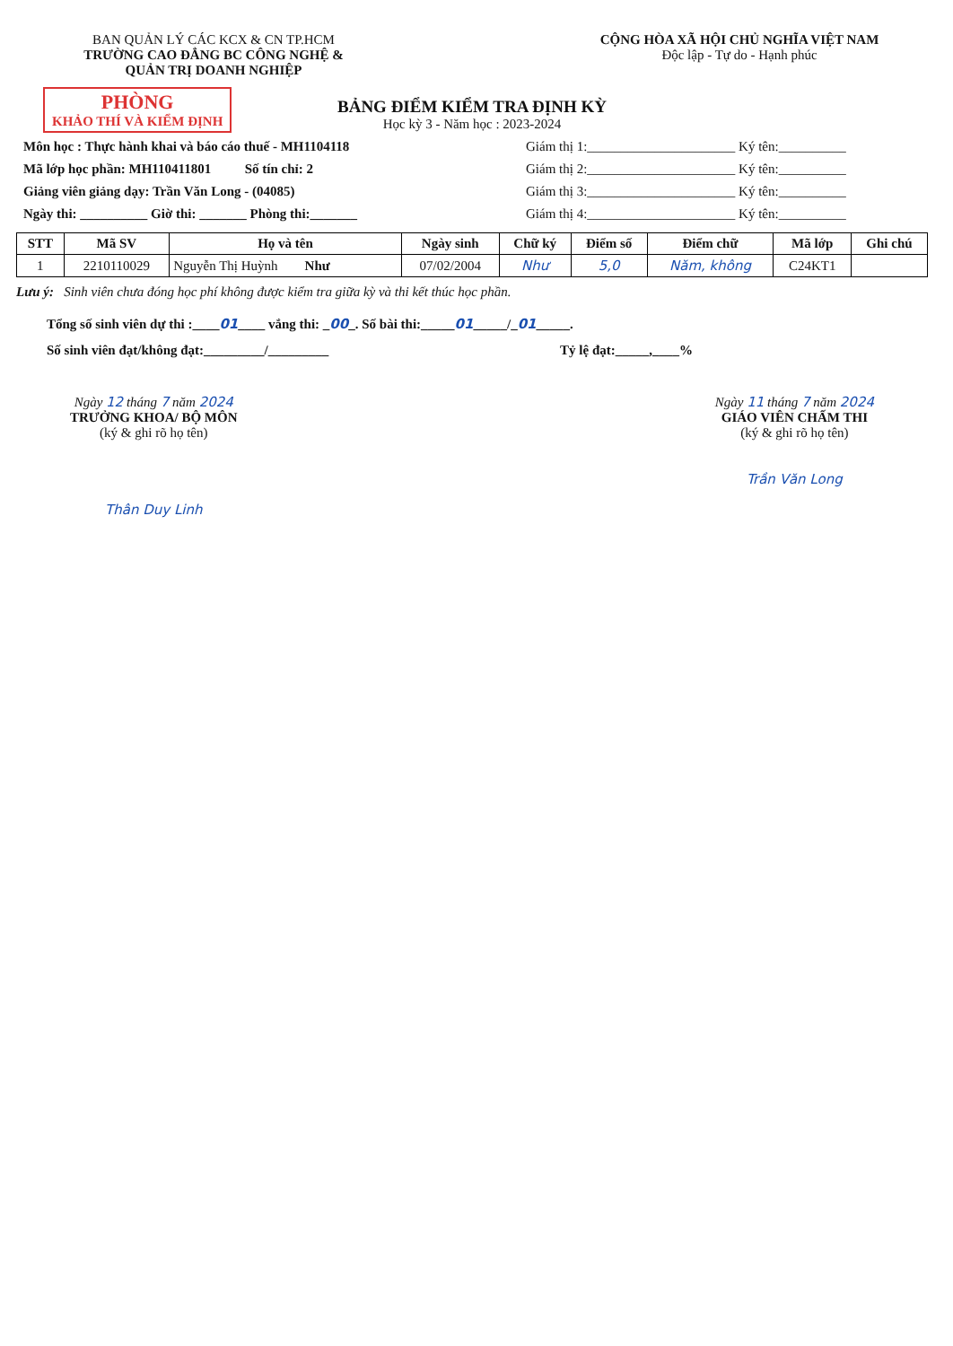BAN QUẢN LÝ CÁC KCX & CN TP.HCM
TRƯỜNG CAO ĐẲNG BC CÔNG NGHỆ &
QUẢN TRỊ DOANH NGHIỆP
CỘNG HÒA XÃ HỘI CHỦ NGHĨA VIỆT NAM
Độc lập - Tự do - Hạnh phúc
PHÒNG
KHẢO THÍ VÀ KIỂM ĐỊNH
BẢNG ĐIỂM KIỂM TRA ĐỊNH KỲ
Học kỳ 3 - Năm học : 2023-2024
Môn học : Thực hành khai và báo cáo thuế - MH1104118 Giám thị 1:______________________ Ký tên:__________
Mã lớp học phần: MH110411801 Số tín chỉ: 2 Giám thị 2:______________________ Ký tên:__________
Giảng viên giảng dạy: Trần Văn Long - (04085) Giám thị 3:______________________ Ký tên:__________
Ngày thi: __________ Giờ thi: _______ Phòng thi:_______ Giám thị 4:______________________ Ký tên:__________
| STT | Mã SV | Họ và tên | Ngày sinh | Chữ ký | Điểm số | Điểm chữ | Mã lớp | Ghi chú |
| --- | --- | --- | --- | --- | --- | --- | --- | --- |
| 1 | 2210110029 | Nguyễn Thị Huỳnh Như | 07/02/2004 | Như | 5,0 | Năm, không | C24KT1 | |
Lưu ý: Sinh viên chưa đóng học phí không được kiểm tra giữa kỳ và thi kết thúc học phần.
Tổng số sinh viên dự thi :____01____ vắng thi: _00_. Số bài thi:_____01_____/_01_____.
Số sinh viên đạt/không đạt:_________/_________ Tỷ lệ đạt:_____,____%
Ngày 12 tháng 7 năm 2024
TRƯỞNG KHOA/ BỘ MÔN
(ký & ghi rõ họ tên)
Thân Duy Linh
Ngày 11 tháng 7 năm 2024
GIÁO VIÊN CHẤM THI
(ký & ghi rõ họ tên)
Trần Văn Long